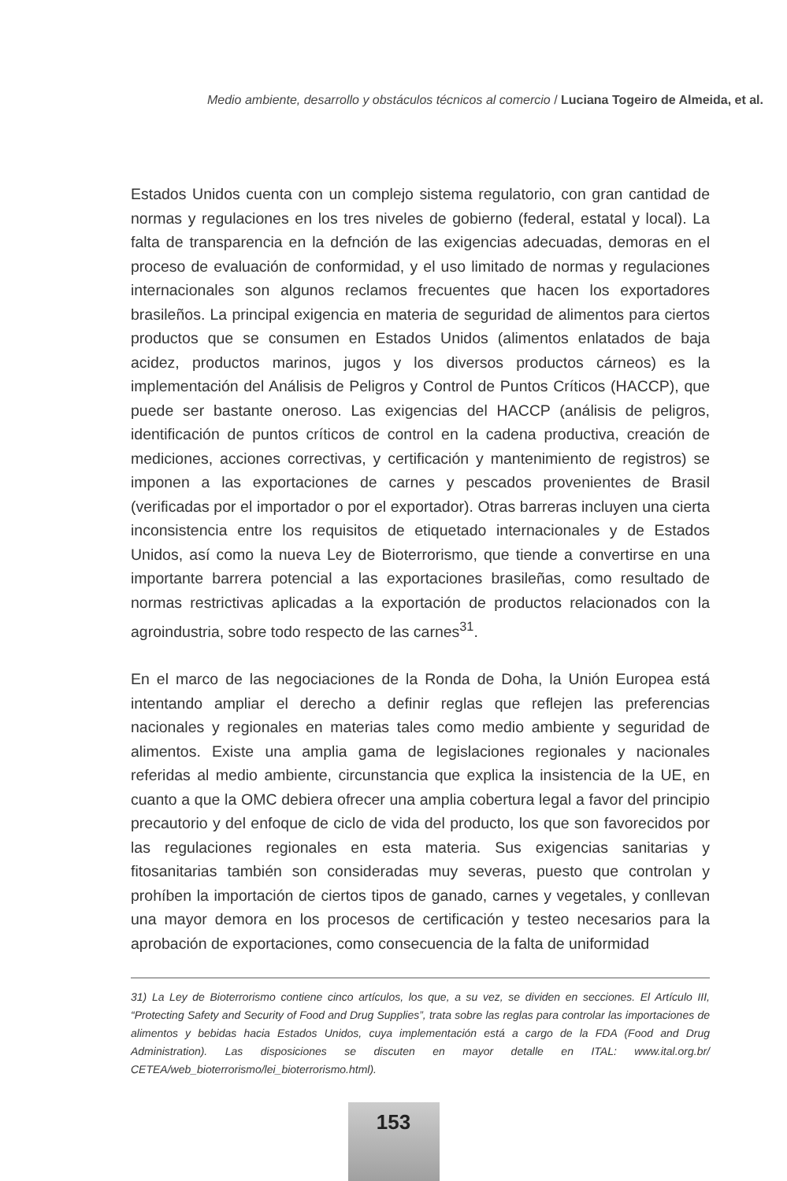Medio ambiente, desarrollo y obstáculos técnicos al comercio / Luciana Togeiro de Almeida, et al.
Estados Unidos cuenta con un complejo sistema regulatorio, con gran cantidad de normas y regulaciones en los tres niveles de gobierno (federal, estatal y local). La falta de transparencia en la defnción de las exigencias adecuadas, demoras en el proceso de evaluación de conformidad, y el uso limitado de normas y regulaciones internacionales son algunos reclamos frecuentes que hacen los exportadores brasileños. La principal exigencia en materia de seguridad de alimentos para ciertos productos que se consumen en Estados Unidos (alimentos enlatados de baja acidez, productos marinos, jugos y los diversos productos cárneos) es la implementación del Análisis de Peligros y Control de Puntos Críticos (HACCP), que puede ser bastante oneroso. Las exigencias del HACCP (análisis de peligros, identificación de puntos críticos de control en la cadena productiva, creación de mediciones, acciones correctivas, y certificación y mantenimiento de registros) se imponen a las exportaciones de carnes y pescados provenientes de Brasil (verificadas por el importador o por el exportador). Otras barreras incluyen una cierta inconsistencia entre los requisitos de etiquetado internacionales y de Estados Unidos, así como la nueva Ley de Bioterrorismo, que tiende a convertirse en una importante barrera potencial a las exportaciones brasileñas, como resultado de normas restrictivas aplicadas a la exportación de productos relacionados con la agroindustria, sobre todo respecto de las carnes<sup>31</sup>.
En el marco de las negociaciones de la Ronda de Doha, la Unión Europea está intentando ampliar el derecho a definir reglas que reflejen las preferencias nacionales y regionales en materias tales como medio ambiente y seguridad de alimentos. Existe una amplia gama de legislaciones regionales y nacionales referidas al medio ambiente, circunstancia que explica la insistencia de la UE, en cuanto a que la OMC debiera ofrecer una amplia cobertura legal a favor del principio precautorio y del enfoque de ciclo de vida del producto, los que son favorecidos por las regulaciones regionales en esta materia. Sus exigencias sanitarias y fitosanitarias también son consideradas muy severas, puesto que controlan y prohíben la importación de ciertos tipos de ganado, carnes y vegetales, y conllevan una mayor demora en los procesos de certificación y testeo necesarios para la aprobación de exportaciones, como consecuencia de la falta de uniformidad
31) La Ley de Bioterrorismo contiene cinco artículos, los que, a su vez, se dividen en secciones. El Artículo III, “Protecting Safety and Security of Food and Drug Supplies”, trata sobre las reglas para controlar las importaciones de alimentos y bebidas hacia Estados Unidos, cuya implementación está a cargo de la FDA (Food and Drug Administration). Las disposiciones se discuten en mayor detalle en ITAL: www.ital.org.br/ CETEA/web_bioterrorismo/lei_bioterrorismo.html).
153